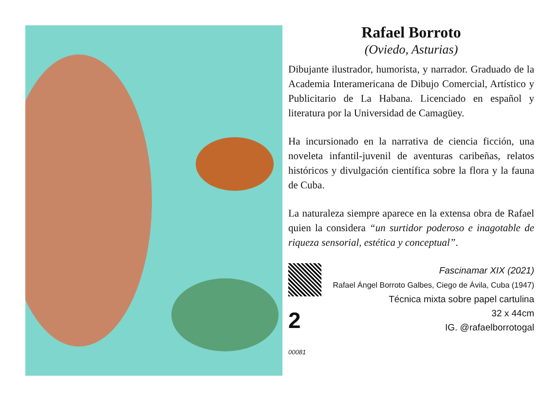Rafael Borroto
(Oviedo, Asturias)
Dibujante ilustrador, humorista, y narrador. Graduado de la Academia Interamericana de Dibujo Comercial, Artístico y Publicitario de La Habana. Licenciado en español y literatura por la Universidad de Camagüey.
Ha incursionado en la narrativa de ciencia ficción, una noveleta infantil-juvenil de aventuras caribeñas, relatos históricos y divulgación científica sobre la flora y la fauna de Cuba.
La naturaleza siempre aparece en la extensa obra de Rafael quien la considera “un surtidor poderoso e inagotable de riqueza sensorial, estética y conceptual”.
2 00081
Fascinamar XIX (2021)
Rafael Ángel Borroto Galbes, Ciego de Ávila, Cuba (1947)
Técnica mixta sobre papel cartulina
32 x 44cm
IG. @rafaelborrotogal